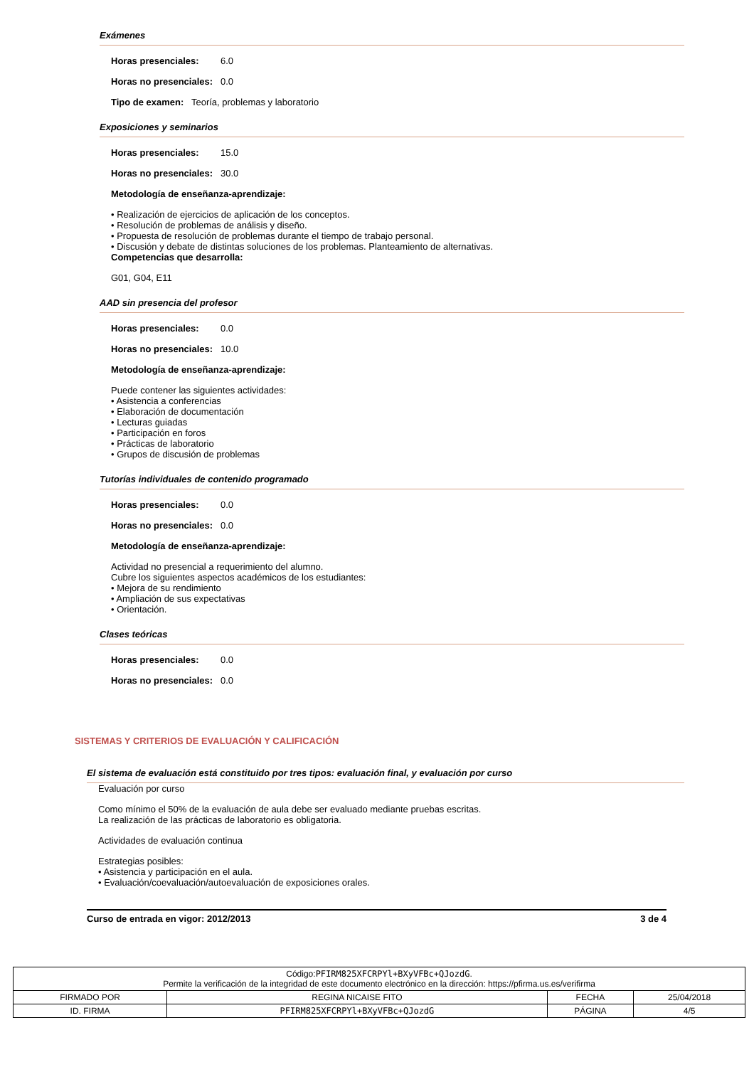Exámenes
Horas presenciales: 6.0
Horas no presenciales: 0.0
Tipo de examen: Teoría, problemas y laboratorio
Exposiciones y seminarios
Horas presenciales: 15.0
Horas no presenciales: 30.0
Metodología de enseñanza-aprendizaje:
• Realización de ejercicios de aplicación de los conceptos.
• Resolución de problemas de análisis y diseño.
• Propuesta de resolución de problemas durante el tiempo de trabajo personal.
• Discusión y debate de distintas soluciones de los problemas. Planteamiento de alternativas.
Competencias que desarrolla:
G01, G04, E11
AAD sin presencia del profesor
Horas presenciales: 0.0
Horas no presenciales: 10.0
Metodología de enseñanza-aprendizaje:
Puede contener las siguientes actividades:
• Asistencia a conferencias
• Elaboración de documentación
• Lecturas guiadas
• Participación en foros
• Prácticas de laboratorio
• Grupos de discusión de problemas
Tutorías individuales de contenido programado
Horas presenciales: 0.0
Horas no presenciales: 0.0
Metodología de enseñanza-aprendizaje:
Actividad no presencial a requerimiento del alumno.
Cubre los siguientes aspectos académicos de los estudiantes:
• Mejora de su rendimiento
• Ampliación de sus expectativas
• Orientación.
Clases teóricas
Horas presenciales: 0.0
Horas no presenciales: 0.0
SISTEMAS Y CRITERIOS DE EVALUACIÓN Y CALIFICACIÓN
El sistema de evaluación está constituido por tres tipos: evaluación final, y evaluación por curso
Evaluación por curso
Como mínimo el 50% de la evaluación de aula debe ser evaluado mediante pruebas escritas.
La realización de las prácticas de laboratorio es obligatoria.
Actividades de evaluación continua
Estrategias posibles:
• Asistencia y participación en el aula.
• Evaluación/coevaluación/autoevaluación de exposiciones orales.
Curso de entrada en vigor: 2012/2013 3 de 4
| Código: PFIRM825XFCRPYl+BXyVFBc+QJozdG . Permite la verificación de la integridad de este documento electrónico en la dirección: https://pfirma.us.es/verifirma | | | |
| FIRMADO POR | REGINA NICAISE FITO | FECHA | 25/04/2018 |
| ID. FIRMA | PFIRM825XFCRPYl+BXyVFBc+QJozdG | PÁGINA | 4/5 |